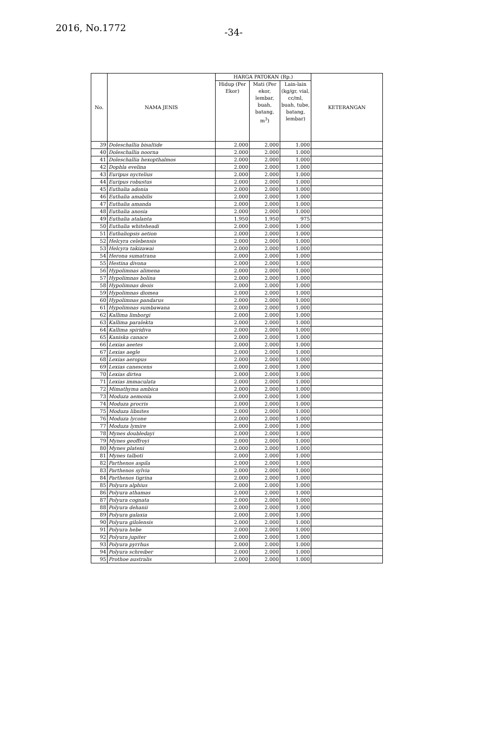2016, No.1772 -34-
| No. | NAMA JENIS | HARGA PATOKAN (Rp.) | | | KETERANGAN |
| --- | --- | --- | --- | --- | --- |
| | | Hidup (Per Ekor) | Mati (Per ekor, lembar, buah, batang, m<sup>3</sup>) | Lain-lain (kg/gr, vial, cc/ml, buah, tube, batang, lembar) | |
| 39 | Doleschallia bisaltide | 2.000 | 2.000 | 1.000 | |
| 40 | Doleschallia noorna | 2.000 | 2.000 | 1.000 | |
| 41 | Doleschallia hexopthalmos | 2.000 | 2.000 | 1.000 | |
| 42 | Dophla evelina | 2.000 | 2.000 | 1.000 | |
| 43 | Euripus nyctelius | 2.000 | 2.000 | 1.000 | |
| 44 | Euripus robustus | 2.000 | 2.000 | 1.000 | |
| 45 | Euthalia adonia | 2.000 | 2.000 | 1.000 | |
| 46 | Euthalia amabilis | 2.000 | 2.000 | 1.000 | |
| 47 | Euthalia amanda | 2.000 | 2.000 | 1.000 | |
| 48 | Euthalia anosia | 2.000 | 2.000 | 1.000 | |
| 49 | Euthalia atalanta | 1.950 | 1.950 | 975 | |
| 50 | Euthalia whiteheadi | 2.000 | 2.000 | 1.000 | |
| 51 | Euthaliopsis aetion | 2.000 | 2.000 | 1.000 | |
| 52 | Helcyra celebensis | 2.000 | 2.000 | 1.000 | |
| 53 | Helcyra takizawai | 2.000 | 2.000 | 1.000 | |
| 54 | Herona sumatrana | 2.000 | 2.000 | 1.000 | |
| 55 | Hestina divona | 2.000 | 2.000 | 1.000 | |
| 56 | Hypolimnas alimena | 2.000 | 2.000 | 1.000 | |
| 57 | Hypolimnas bolina | 2.000 | 2.000 | 1.000 | |
| 58 | Hypolimnas deois | 2.000 | 2.000 | 1.000 | |
| 59 | Hypolimnas diomea | 2.000 | 2.000 | 1.000 | |
| 60 | Hypolimnas pandarus | 2.000 | 2.000 | 1.000 | |
| 61 | Hypolimnas sumbawana | 2.000 | 2.000 | 1.000 | |
| 62 | Kallima limborgi | 2.000 | 2.000 | 1.000 | |
| 63 | Kallima paralekta | 2.000 | 2.000 | 1.000 | |
| 64 | Kallima spiridiva | 2.000 | 2.000 | 1.000 | |
| 65 | Kaniska canace | 2.000 | 2.000 | 1.000 | |
| 66 | Lexias aeetes | 2.000 | 2.000 | 1.000 | |
| 67 | Lexias aegle | 2.000 | 2.000 | 1.000 | |
| 68 | Lexias aeropus | 2.000 | 2.000 | 1.000 | |
| 69 | Lexias canescens | 2.000 | 2.000 | 1.000 | |
| 70 | Lexias dirtea | 2.000 | 2.000 | 1.000 | |
| 71 | Lexias immaculata | 2.000 | 2.000 | 1.000 | |
| 72 | Mimathyma ambica | 2.000 | 2.000 | 1.000 | |
| 73 | Moduza aemonia | 2.000 | 2.000 | 1.000 | |
| 74 | Moduza procris | 2.000 | 2.000 | 1.000 | |
| 75 | Moduza libnites | 2.000 | 2.000 | 1.000 | |
| 76 | Moduza lycone | 2.000 | 2.000 | 1.000 | |
| 77 | Moduza lymire | 2.000 | 2.000 | 1.000 | |
| 78 | Mynes doubledayi | 2.000 | 2.000 | 1.000 | |
| 79 | Mynes geoffroyi | 2.000 | 2.000 | 1.000 | |
| 80 | Mynes plateni | 2.000 | 2.000 | 1.000 | |
| 81 | Mynes talboti | 2.000 | 2.000 | 1.000 | |
| 82 | Parthenos aspila | 2.000 | 2.000 | 1.000 | |
| 83 | Parthenos sylvia | 2.000 | 2.000 | 1.000 | |
| 84 | Parthenos tigrina | 2.000 | 2.000 | 1.000 | |
| 85 | Polyura alphius | 2.000 | 2.000 | 1.000 | |
| 86 | Polyura athamas | 2.000 | 2.000 | 1.000 | |
| 87 | Polyura cognata | 2.000 | 2.000 | 1.000 | |
| 88 | Polyura dehanii | 2.000 | 2.000 | 1.000 | |
| 89 | Polyura galaxia | 2.000 | 2.000 | 1.000 | |
| 90 | Polyura gilolensis | 2.000 | 2.000 | 1.000 | |
| 91 | Polyura hebe | 2.000 | 2.000 | 1.000 | |
| 92 | Polyura jupiter | 2.000 | 2.000 | 1.000 | |
| 93 | Polyura pyrrhus | 2.000 | 2.000 | 1.000 | |
| 94 | Polyura schreiber | 2.000 | 2.000 | 1.000 | |
| 95 | Prothoe australis | 2.000 | 2.000 | 1.000 | |